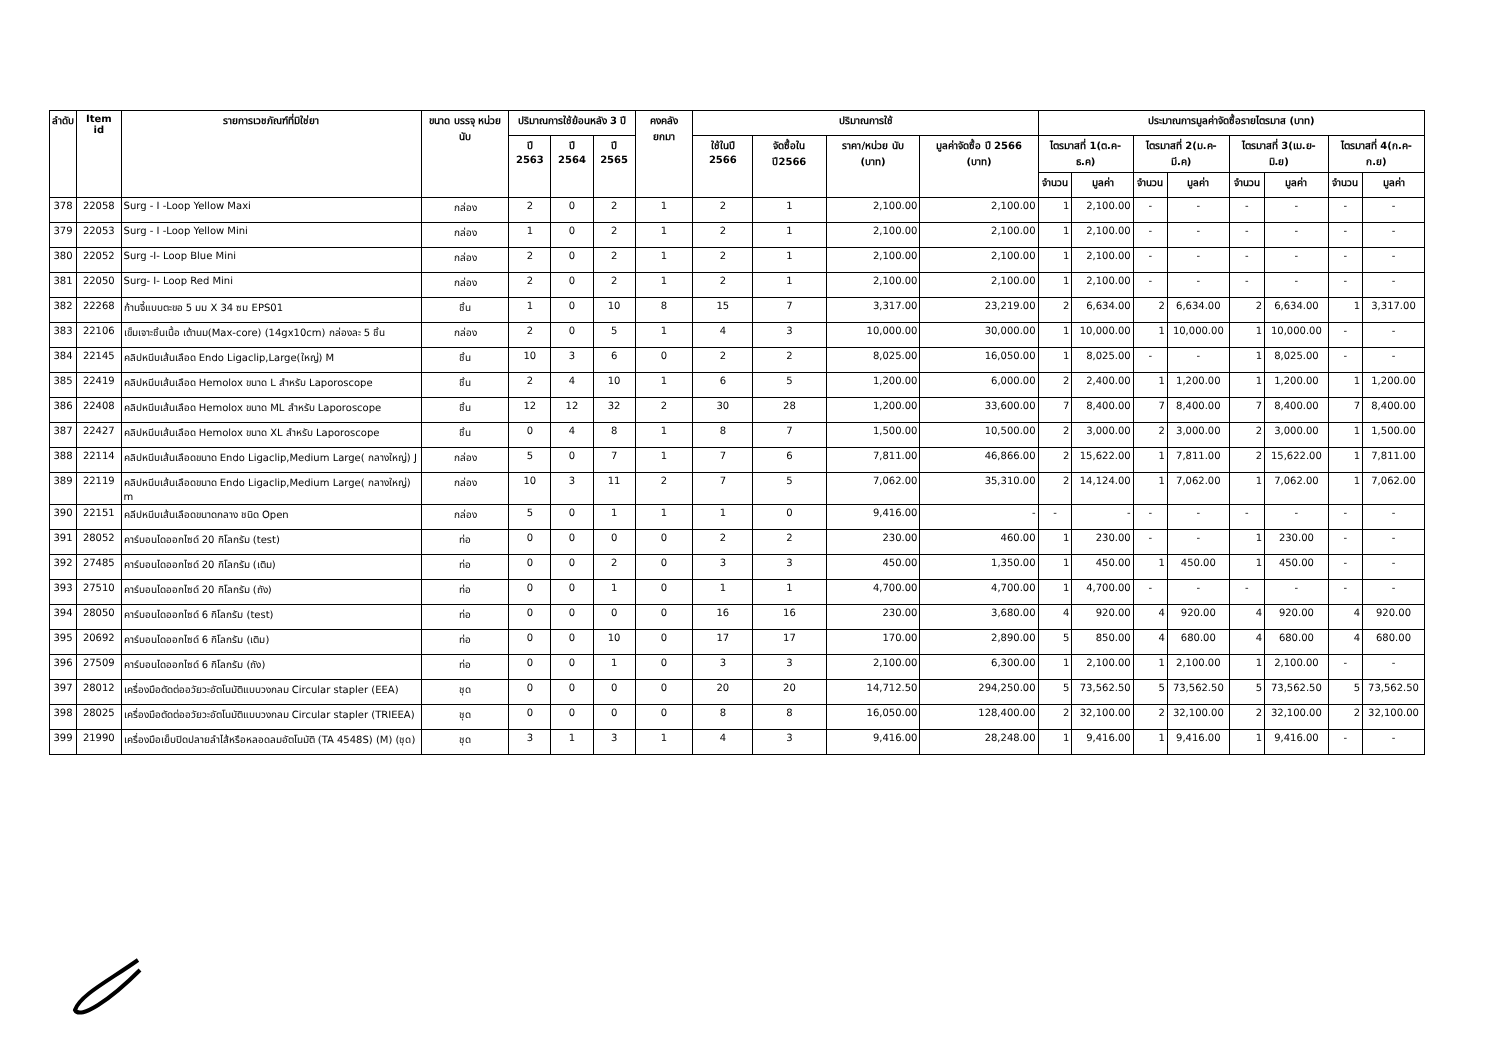| ลำดับ | Item id | รายการเวชภัณฑ์ที่มิใช่ยา | ขนาด บรรจุ หน่วยนับ | ปริมาณการใช้ย้อนหลัง 3 ปี | | | คงคลัง ยกมา | ปริมาณการใช้ | | | | ประมาณการมูลค่าจัดซื้อรายไตรมาส (บาท) | | | | | | | |
| --- | --- | --- | --- | --- | --- | --- | --- | --- | --- | --- | --- | --- | --- | --- | --- | --- | --- | --- | --- |
| | | | | ปี 2563 | ปี 2564 | ปี 2565 | | ใช้ในปี 2566 | จัดซื้อใน ปี2566 | ราคา/หน่วย นับ (บาท) | มูลค่าจัดซื้อ ปี 2566 (บาท) | ไตรมาสที่ 1(ต.ค-ธ.ค) | | ไตรมาสที่ 2(ม.ค-มี.ค) | | ไตรมาสที่ 3(เม.ย-มิ.ย) | | ไตรมาสที่ 4(ก.ค-ก.ย) | |
| | | | | | | | | | | | | จำนวน | มูลค่า | จำนวน | มูลค่า | จำนวน | มูลค่า | จำนวน | มูลค่า |
| 378 | 22058 | Surg - I -Loop Yellow Maxi | กล่อง | 2 | 0 | 2 | 1 | 2 | 1 | 2,100.00 | 2,100.00 | 1 | 2,100.00 | - | - | - | - | - | - |
| 379 | 22053 | Surg - I -Loop Yellow Mini | กล่อง | 1 | 0 | 2 | 1 | 2 | 1 | 2,100.00 | 2,100.00 | 1 | 2,100.00 | - | - | - | - | - | - |
| 380 | 22052 | Surg -I- Loop Blue Mini | กล่อง | 2 | 0 | 2 | 1 | 2 | 1 | 2,100.00 | 2,100.00 | 1 | 2,100.00 | - | - | - | - | - | - |
| 381 | 22050 | Surg- I- Loop Red Mini | กล่อง | 2 | 0 | 2 | 1 | 2 | 1 | 2,100.00 | 2,100.00 | 1 | 2,100.00 | - | - | - | - | - | - |
| 382 | 22268 | ก้านจี้แบบตะขอ 5 มม X 34 ซม EPS01 | ชิ้น | 1 | 0 | 10 | 8 | 15 | 7 | 3,317.00 | 23,219.00 | 2 | 6,634.00 | 2 | 6,634.00 | 2 | 6,634.00 | 1 | 3,317.00 |
| 383 | 22106 | เข็มเจาะชิ้นเนื้อ เต้านม(Max-core) (14gx10cm) กล่องละ 5 ชิ้น | กล่อง | 2 | 0 | 5 | 1 | 4 | 3 | 10,000.00 | 30,000.00 | 1 | 10,000.00 | 1 | 10,000.00 | 1 | 10,000.00 | - | - |
| 384 | 22145 | คลิปหนีบเส้นเลือด Endo Ligaclip,Large(ใหญ่) M | ชิ้น | 10 | 3 | 6 | 0 | 2 | 2 | 8,025.00 | 16,050.00 | 1 | 8,025.00 | - | - | 1 | 8,025.00 | - | - |
| 385 | 22419 | คลิปหนีบเส้นเลือด Hemolox ขนาด L สำหรับ Laporoscope | ชิ้น | 2 | 4 | 10 | 1 | 6 | 5 | 1,200.00 | 6,000.00 | 2 | 2,400.00 | 1 | 1,200.00 | 1 | 1,200.00 | 1 | 1,200.00 |
| 386 | 22408 | คลิปหนีบเส้นเลือด Hemolox ขนาด ML สำหรับ Laporoscope | ชิ้น | 12 | 12 | 32 | 2 | 30 | 28 | 1,200.00 | 33,600.00 | 7 | 8,400.00 | 7 | 8,400.00 | 7 | 8,400.00 | 7 | 8,400.00 |
| 387 | 22427 | คลิปหนีบเส้นเลือด Hemolox ขนาด XL สำหรับ Laporoscope | ชิ้น | 0 | 4 | 8 | 1 | 8 | 7 | 1,500.00 | 10,500.00 | 2 | 3,000.00 | 2 | 3,000.00 | 2 | 3,000.00 | 1 | 1,500.00 |
| 388 | 22114 | คลิปหนีบเส้นเลือดขนาด Endo Ligaclip,Medium Large( กลางใหญ่) J | กล่อง | 5 | 0 | 7 | 1 | 7 | 6 | 7,811.00 | 46,866.00 | 2 | 15,622.00 | 1 | 7,811.00 | 2 | 15,622.00 | 1 | 7,811.00 |
| 389 | 22119 | คลิปหนีบเส้นเลือดขนาด Endo Ligaclip,Medium Large( กลางใหญ่) m | กล่อง | 10 | 3 | 11 | 2 | 7 | 5 | 7,062.00 | 35,310.00 | 2 | 14,124.00 | 1 | 7,062.00 | 1 | 7,062.00 | 1 | 7,062.00 |
| 390 | 22151 | คลีปหนีบเส้นเลือดขนาดกลาง ชนิด Open | กล่อง | 5 | 0 | 1 | 1 | 1 | 0 | 9,416.00 | - | - | - | - | - | - | - | - | - |
| 391 | 28052 | คาร์บอนไดออกไซด์ 20 กิโลกรัม (test) | ท่อ | 0 | 0 | 0 | 0 | 2 | 2 | 230.00 | 460.00 | 1 | 230.00 | - | - | 1 | 230.00 | - | - |
| 392 | 27485 | คาร์บอนไดออกไซด์ 20 กิโลกรัม (เติม) | ท่อ | 0 | 0 | 2 | 0 | 3 | 3 | 450.00 | 1,350.00 | 1 | 450.00 | 1 | 450.00 | 1 | 450.00 | - | - |
| 393 | 27510 | คาร์บอนไดออกไซด์ 20 กิโลกรัม (ถัง) | ท่อ | 0 | 0 | 1 | 0 | 1 | 1 | 4,700.00 | 4,700.00 | 1 | 4,700.00 | - | - | - | - | - | - |
| 394 | 28050 | คาร์บอนไดออกไซด์ 6 กิโลกรัม (test) | ท่อ | 0 | 0 | 0 | 0 | 16 | 16 | 230.00 | 3,680.00 | 4 | 920.00 | 4 | 920.00 | 4 | 920.00 | 4 | 920.00 |
| 395 | 20692 | คาร์บอนไดออกไซด์ 6 กิโลกรัม (เติม) | ท่อ | 0 | 0 | 10 | 0 | 17 | 17 | 170.00 | 2,890.00 | 5 | 850.00 | 4 | 680.00 | 4 | 680.00 | 4 | 680.00 |
| 396 | 27509 | คาร์บอนไดออกไซด์ 6 กิโลกรัม (ถัง) | ท่อ | 0 | 0 | 1 | 0 | 3 | 3 | 2,100.00 | 6,300.00 | 1 | 2,100.00 | 1 | 2,100.00 | 1 | 2,100.00 | - | - |
| 397 | 28012 | เครื่องมือตัดต่ออวัยวะอัตโนมัติแบบวงกลม Circular stapler (EEA) | ชุด | 0 | 0 | 0 | 0 | 20 | 20 | 14,712.50 | 294,250.00 | 5 | 73,562.50 | 5 | 73,562.50 | 5 | 73,562.50 | 5 | 73,562.50 |
| 398 | 28025 | เครื่องมือตัดต่ออวัยวะอัตโนมัติแบบวงกลม Circular stapler (TRIEEA) | ชุด | 0 | 0 | 0 | 0 | 8 | 8 | 16,050.00 | 128,400.00 | 2 | 32,100.00 | 2 | 32,100.00 | 2 | 32,100.00 | 2 | 32,100.00 |
| 399 | 21990 | เครื่องมือเย็บปิดปลายลำไส้หรือหลอดลมอัตโนมัติ (TA 4548S) (M) (ชุด) | ชุด | 3 | 1 | 3 | 1 | 4 | 3 | 9,416.00 | 28,248.00 | 1 | 9,416.00 | 1 | 9,416.00 | 1 | 9,416.00 | - | - |